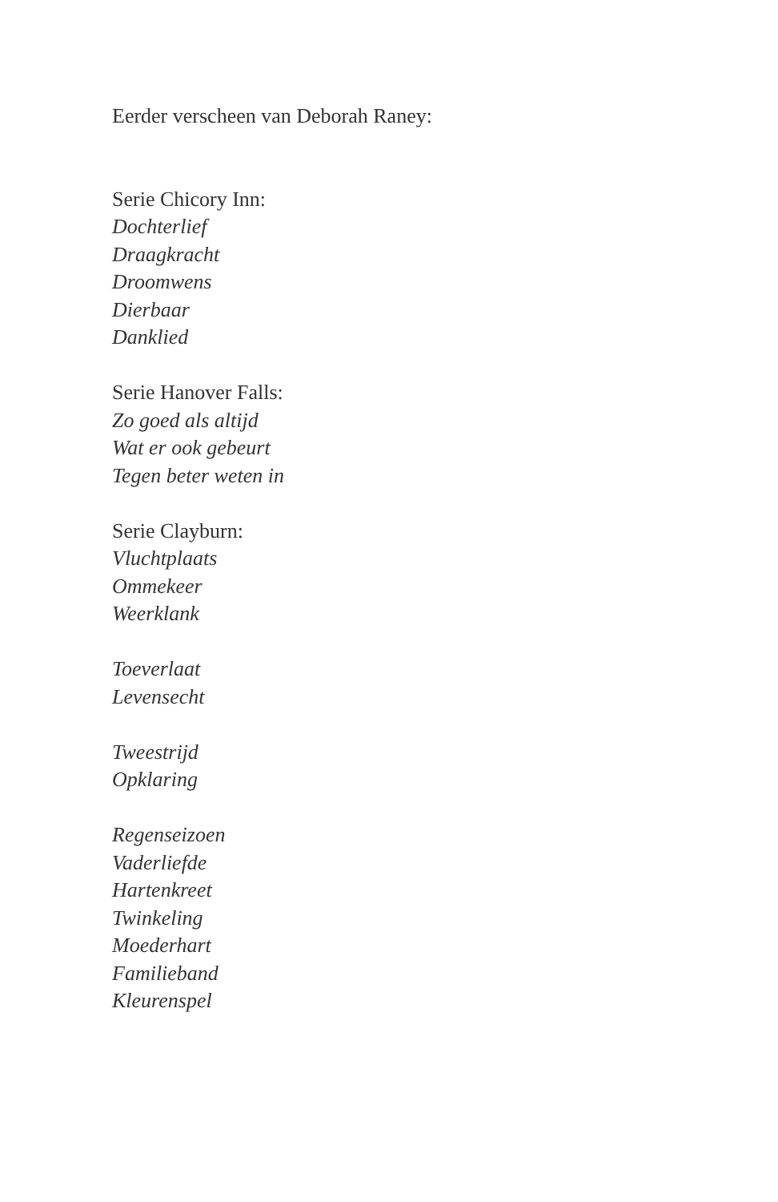Eerder verscheen van Deborah Raney:
Serie Chicory Inn:
Dochterlief
Draagkracht
Droomwens
Dierbaar
Danklied
Serie Hanover Falls:
Zo goed als altijd
Wat er ook gebeurt
Tegen beter weten in
Serie Clayburn:
Vluchtplaats
Ommekeer
Weerklank
Toeverlaat
Levensecht
Tweestrijd
Opklaring
Regenseizoen
Vaderliefde
Hartenkreet
Twinkeling
Moederhart
Familieband
Kleurenspel